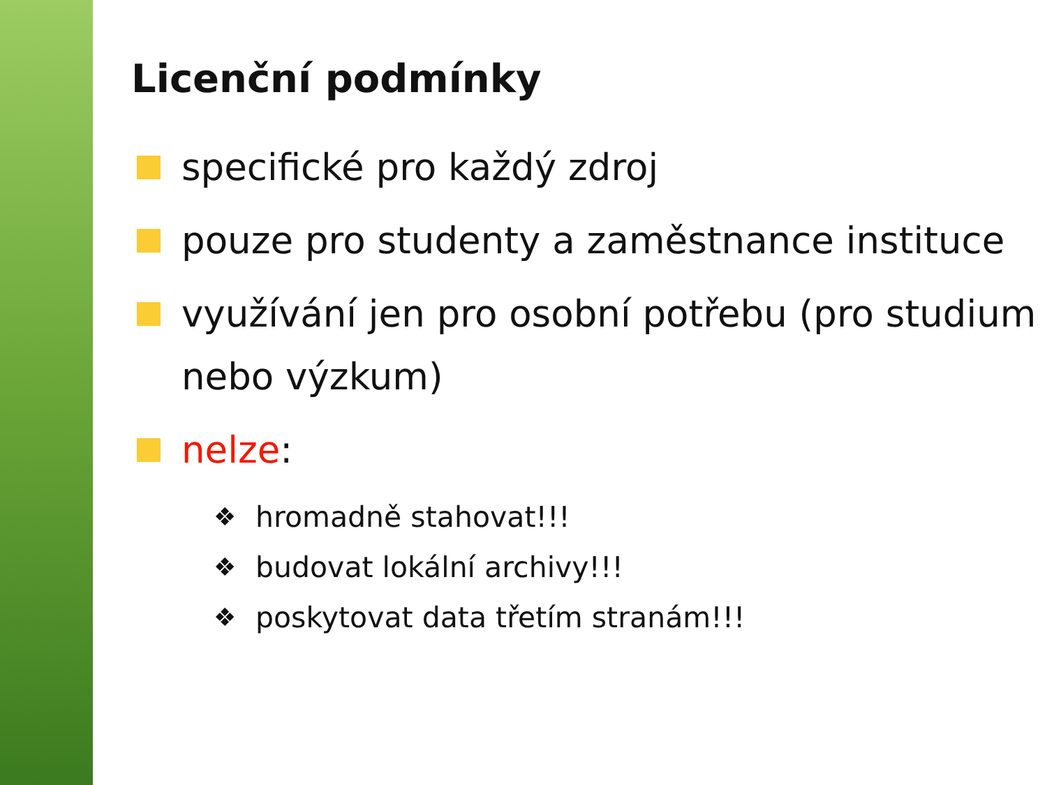Licenční podmínky
specifické pro každý zdroj
pouze pro studenty a zaměstnance instituce
využívání jen pro osobní potřebu (pro studium nebo výzkum)
nelze:
❖ hromadně stahovat!!!
❖ budovat lokální archivy!!!
❖ poskytovat data třetím stranám!!!